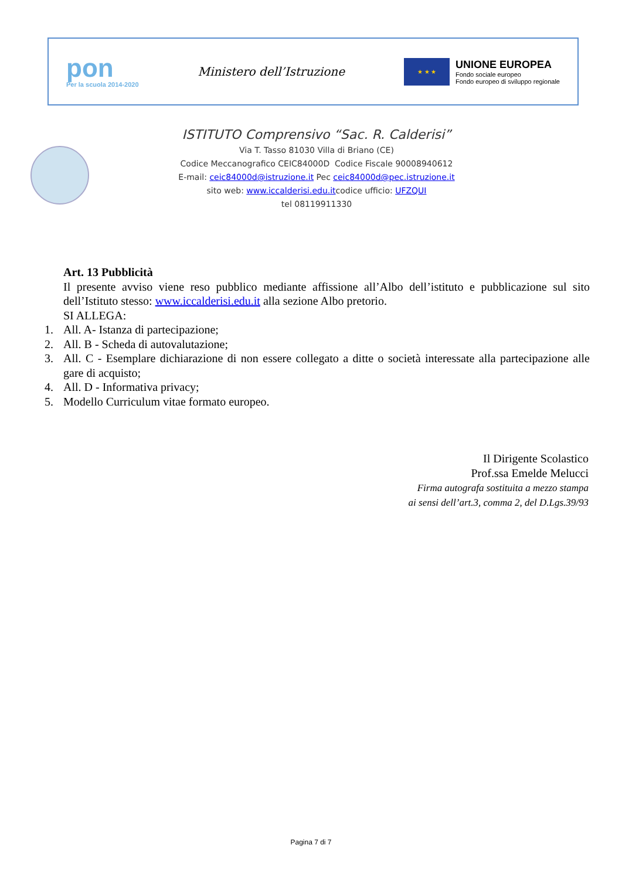pon
Per la scuola 2014-2020
Ministero dell’Istruzione
★ ★ ★
UNIONE EUROPEA
Fondo sociale europeo
Fondo europeo di sviluppo regionale
ISTITUTO Comprensivo “Sac. R. Calderisi”
Via T. Tasso 81030 Villa di Briano (CE)
Codice Meccanografico CEIC84000D Codice Fiscale 90008940612
E-mail: ceic84000d@istruzione.it Pec ceic84000d@pec.istruzione.it
sito web: www.iccalderisi.edu.itcodice ufficio: UFZQUI
tel 08119911330
Art. 13 Pubblicità
Il presente avviso viene reso pubblico mediante affissione all’Albo dell’istituto e pubblicazione sul sito dell’Istituto stesso: www.iccalderisi.edu.it alla sezione Albo pretorio.
SI ALLEGA:
1. All. A- Istanza di partecipazione;
2. All. B - Scheda di autovalutazione;
3. All. C - Esemplare dichiarazione di non essere collegato a ditte o società interessate alla partecipazione alle gare di acquisto;
4. All. D - Informativa privacy;
5. Modello Curriculum vitae formato europeo.
Il Dirigente Scolastico
Prof.ssa Emelde Melucci
Firma autografa sostituita a mezzo stampa
ai sensi dell’art.3, comma 2, del D.Lgs.39/93
Pagina 7 di 7